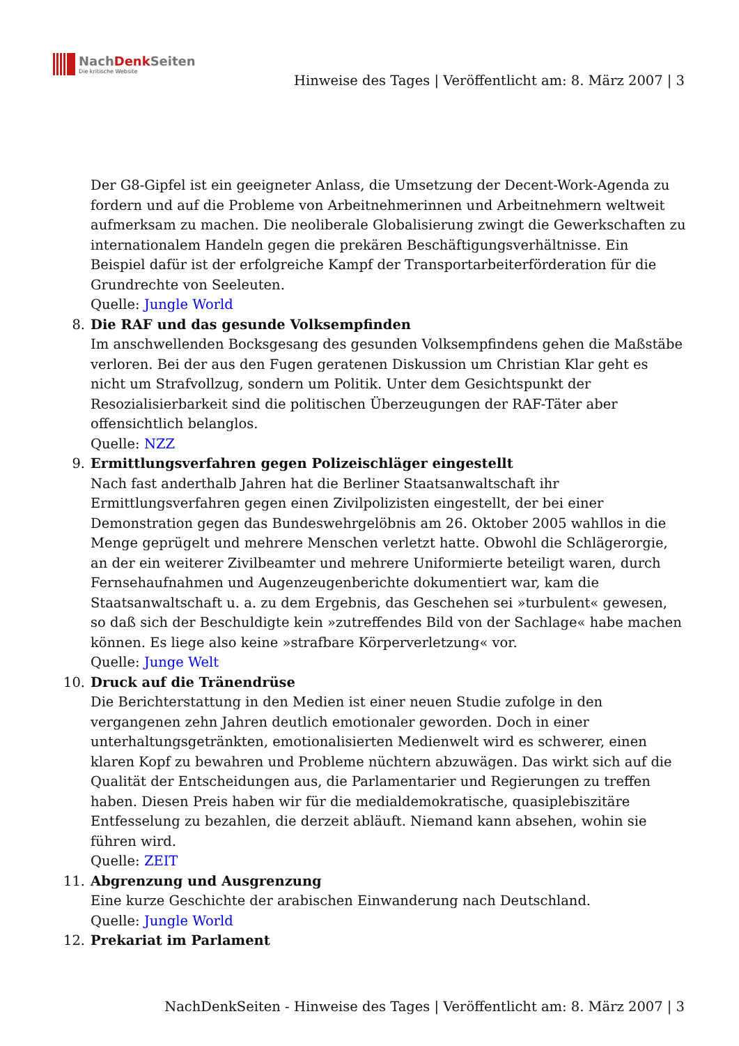NachDenk Seiten
Die kritische Website
Hinweise des Tages | Veröffentlicht am: 8. März 2007 | 3
Der G8-Gipfel ist ein geeigneter Anlass, die Umsetzung der Decent-Work-Agenda zu fordern und auf die Probleme von Arbeitnehmerinnen und Arbeitnehmern weltweit aufmerksam zu machen. Die neoliberale Globalisierung zwingt die Gewerkschaften zu internationalem Handeln gegen die prekären Beschäftigungsverhältnisse. Ein Beispiel dafür ist der erfolgreiche Kampf der Transportarbeiterförderation für die Grundrechte von Seeleuten.
Quelle: Jungle World
8.
Die RAF und das gesunde Volksempfinden
Im anschwellenden Bocksgesang des gesunden Volksempfindens gehen die Maßstäbe verloren. Bei der aus den Fugen geratenen Diskussion um Christian Klar geht es nicht um Strafvollzug, sondern um Politik. Unter dem Gesichtspunkt der Resozialisierbarkeit sind die politischen Überzeugungen der RAF-Täter aber offensichtlich belanglos.
Quelle: NZZ
9.
Ermittlungsverfahren gegen Polizeischläger eingestellt
Nach fast anderthalb Jahren hat die Berliner Staatsanwaltschaft ihr Ermittlungsverfahren gegen einen Zivilpolizisten eingestellt, der bei einer Demonstration gegen das Bundeswehrgelöbnis am 26. Oktober 2005 wahllos in die Menge geprügelt und mehrere Menschen verletzt hatte. Obwohl die Schlägerorgie, an der ein weiterer Zivilbeamter und mehrere Uniformierte beteiligt waren, durch Fernsehaufnahmen und Augenzeugenberichte dokumentiert war, kam die Staatsanwaltschaft u. a. zu dem Ergebnis, das Geschehen sei »turbulent« gewesen, so daß sich der Beschuldigte kein »zutreffendes Bild von der Sachlage« habe machen können. Es liege also keine »strafbare Körperverletzung« vor.
Quelle: Junge Welt
10.
Druck auf die Tränendrüse
Die Berichterstattung in den Medien ist einer neuen Studie zufolge in den vergangenen zehn Jahren deutlich emotionaler geworden. Doch in einer unterhaltungsgetränkten, emotionalisierten Medienwelt wird es schwerer, einen klaren Kopf zu bewahren und Probleme nüchtern abzuwägen. Das wirkt sich auf die Qualität der Entscheidungen aus, die Parlamentarier und Regierungen zu treffen haben. Diesen Preis haben wir für die medialdemokratische, quasiplebiszitäre Entfesselung zu bezahlen, die derzeit abläuft. Niemand kann absehen, wohin sie führen wird.
Quelle: ZEIT
11.
Abgrenzung und Ausgrenzung
Eine kurze Geschichte der arabischen Einwanderung nach Deutschland.
Quelle: Jungle World
12.
Prekariat im Parlament
NachDenkSeiten - Hinweise des Tages | Veröffentlicht am: 8. März 2007 | 3